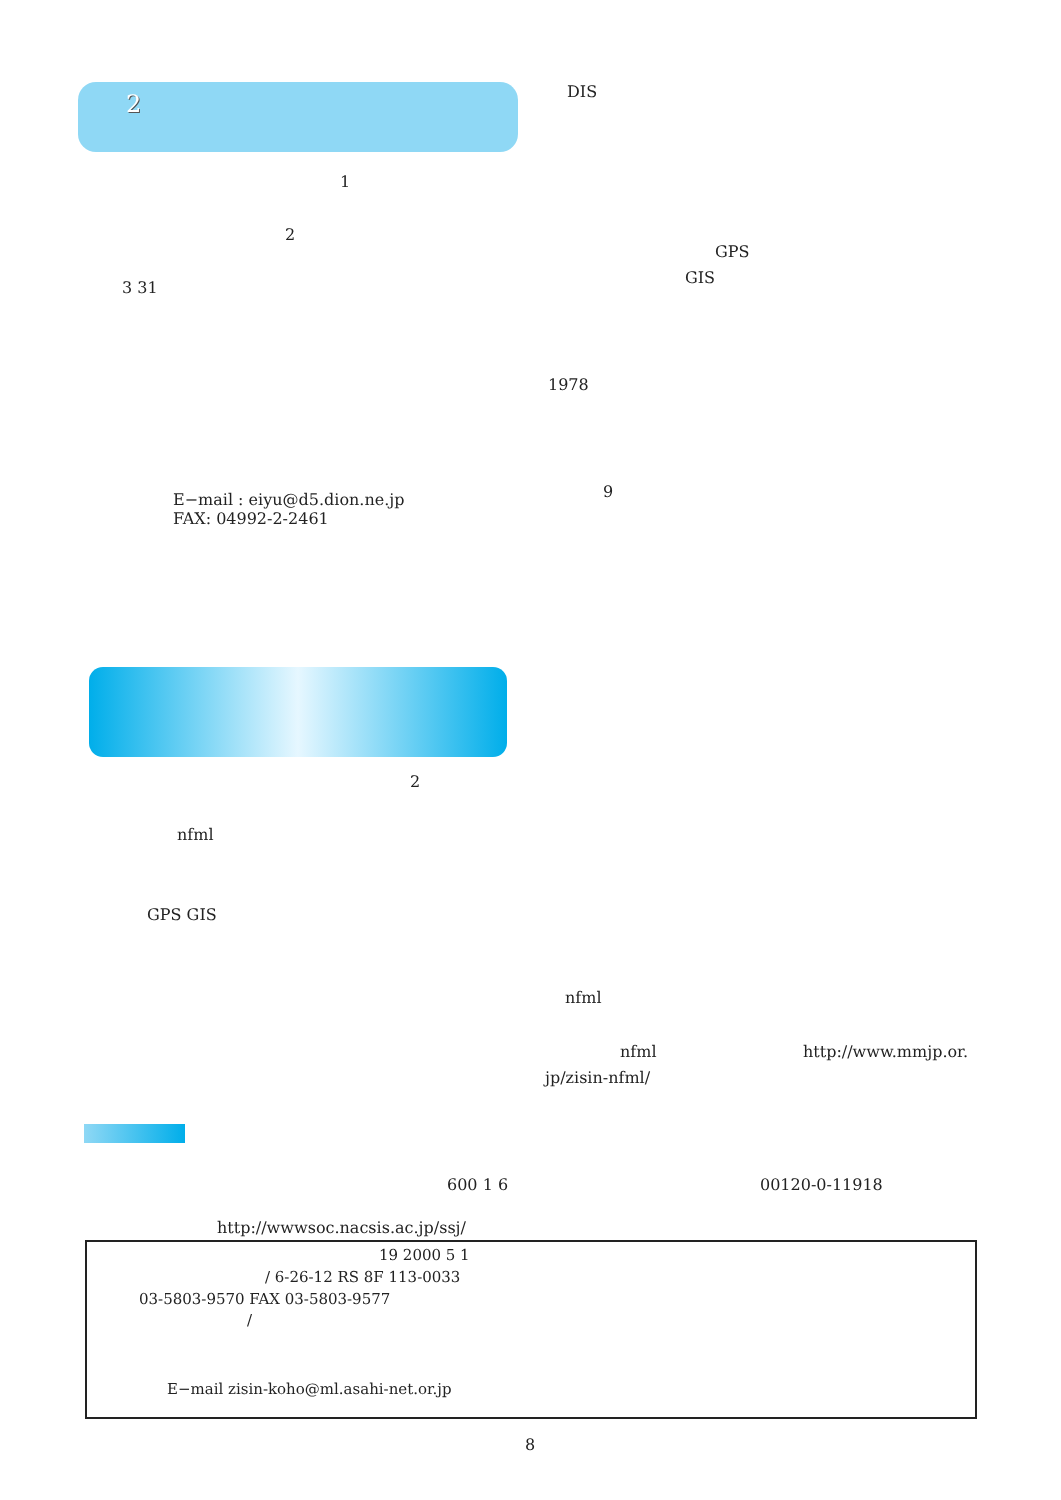2
1
2
3 31
E−mail : eiyu@d5.dion.ne.jp
FAX: 04992-2-2461
2
nfml
GPS GIS
DIS
GPS
GIS
1978
9
nfml
nfml http://www.mmjp.or.
jp/zisin-nfml/
600 1 6 00120-0-11918
http://wwwsoc.nacsis.ac.jp/ssj/
19 2000 5 1
/ 6-26-12 RS 8F 113-0033
03-5803-9570 FAX 03-5803-9577
/
E−mail zisin-koho@ml.asahi-net.or.jp
8